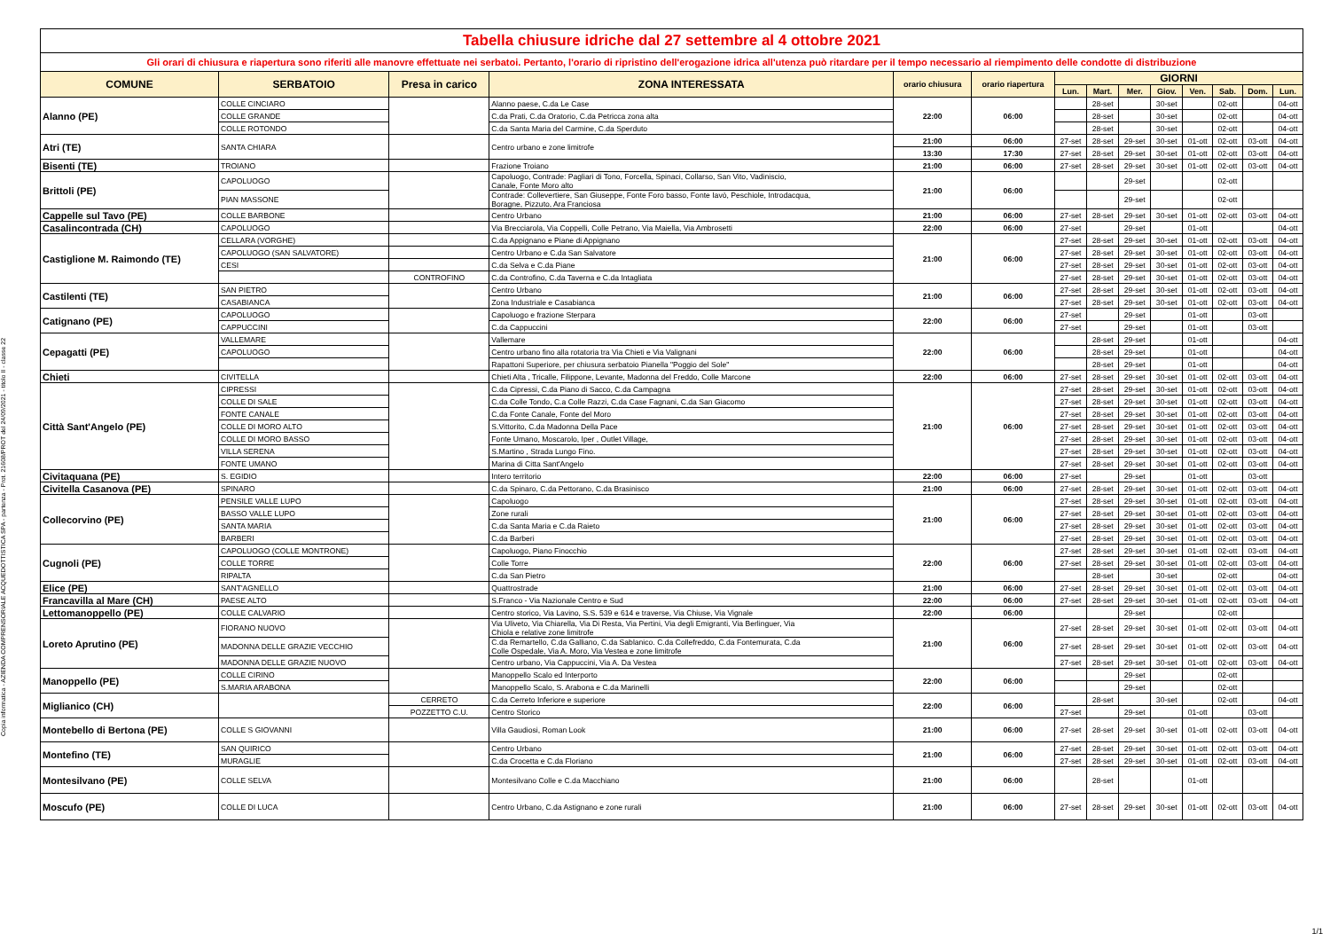Copia informatica - AZIENDA COMPRENSORIALE ACQUEDOTTISTICA SPA - partenza - Prot. 21608/PROT del 24/09/2021 - titolo II - classe 22
| Tabella chiusure idriche dal 27 settembre al 4 ottobre 2021 | | | | | | | | | | | | | |
| Gli orari di chiusura e riapertura sono riferiti alle manovre effettuate nei serbatoi. Pertanto, l'orario di ripristino dell'erogazione idrica all'utenza può ritardare per il tempo necessario al riempimento delle condotte di distribuzione | | | | | | | | | | | | | |
| COMUNE | SERBATOIO | Presa in carico | ZONA INTERESSATA | orario chiusura | orario riapertura | GIORNI | | | | | | | |
| | | | | | | Lun. | Mart. | Mer. | Giov. | Ven. | Sab. | Dom. | Lun. |
| Alanno (PE) | COLLE CINCIARO | | Alanno paese, C.da Le Case | 22:00 | 06:00 | | 28-set | | 30-set | | 02-ott | | 04-ott |
| | COLLE GRANDE | | C.da Prati, C.da Oratorio, C.da Petricca zona alta | | | | 28-set | | 30-set | | 02-ott | | 04-ott |
| | COLLE ROTONDO | | C.da Santa Maria del Carmine, C.da Sperduto | | | | 28-set | | 30-set | | 02-ott | | 04-ott |
| Atri (TE) | SANTA CHIARA | | Centro urbano e zone limitrofe | 21:00 | 06:00 | 27-set | 28-set | 29-set | 30-set | 01-ott | 02-ott | 03-ott | 04-ott |
| | | | | 13:30 | 17:30 | 27-set | 28-set | 29-set | 30-set | 01-ott | 02-ott | 03-ott | 04-ott |
| Bisenti (TE) | TROIANO | | Frazione Troiano | 21:00 | 06:00 | 27-set | 28-set | 29-set | 30-set | 01-ott | 02-ott | 03-ott | 04-ott |
| Brittoli (PE) | CAPOLUOGO | | Capoluogo, Contrade: Pagliari di Tono, Forcella, Spinaci, Collarso, San Vito, Vadiniscio, Canale, Fonte Moro alto | 21:00 | 06:00 | | | 29-set | | | 02-ott | | |
| | PIAN MASSONE | | Contrade: Collevertiere, San Giuseppe, Fonte Foro basso, Fonte Iavò, Peschiole, Introdacqua, Boragne, Pizzuto, Ara Franciosa | | | | | 29-set | | | 02-ott | | |
| Cappelle sul Tavo (PE) | COLLE BARBONE | | Centro Urbano | 21:00 | 06:00 | 27-set | 28-set | 29-set | 30-set | 01-ott | 02-ott | 03-ott | 04-ott |
| Casalincontrada (CH) | CAPOLUOGO | | Via Brecciarola, Via Coppelli, Colle Petrano, Via Maiella, Via Ambrosetti | 22:00 | 06:00 | 27-set | | 29-set | | 01-ott | | | 04-ott |
| Castiglione M. Raimondo (TE) | CELLARA (VORGHE) | | C.da Appignano e Piane di Appignano | 21:00 | 06:00 | 27-set | 28-set | 29-set | 30-set | 01-ott | 02-ott | 03-ott | 04-ott |
| | CAPOLUOGO (SAN SALVATORE) | | Centro Urbano e C.da San Salvatore | | | 27-set | 28-set | 29-set | 30-set | 01-ott | 02-ott | 03-ott | 04-ott |
| | CESI | | C.da Selva e C.da Piane | | | 27-set | 28-set | 29-set | 30-set | 01-ott | 02-ott | 03-ott | 04-ott |
| | | CONTROFINO | C.da Controfino, C.da Taverna e C.da Intagliata | | | 27-set | 28-set | 29-set | 30-set | 01-ott | 02-ott | 03-ott | 04-ott |
| Castilenti (TE) | SAN PIETRO | | Centro Urbano | 21:00 | 06:00 | 27-set | 28-set | 29-set | 30-set | 01-ott | 02-ott | 03-ott | 04-ott |
| | CASABIANCA | | Zona Industriale e Casabianca | | | 27-set | 28-set | 29-set | 30-set | 01-ott | 02-ott | 03-ott | 04-ott |
| Catignano (PE) | CAPOLUOGO | | Capoluogo e frazione Sterpara | 22:00 | 06:00 | 27-set | | 29-set | | 01-ott | | 03-ott | |
| | CAPPUCCINI | | C.da Cappuccini | | | 27-set | | 29-set | | 01-ott | | 03-ott | |
| Cepagatti (PE) | VALLEMARE | | Vallemare | 22:00 | 06:00 | | 28-set | 29-set | | 01-ott | | | 04-ott |
| | CAPOLUOGO | | Centro urbano fino alla rotatoria tra Via Chieti e Via Valignani | | | | 28-set | 29-set | | 01-ott | | | 04-ott |
| | | | Rapattoni Superiore, per chiusura serbatoio Pianella "Poggio del Sole" | | | | 28-set | 29-set | | 01-ott | | | 04-ott |
| Chieti | CIVITELLA | | Chieti Alta , Tricalle, Filippone, Levante, Madonna del Freddo, Colle Marcone | 22:00 | 06:00 | 27-set | 28-set | 29-set | 30-set | 01-ott | 02-ott | 03-ott | 04-ott |
| Città Sant'Angelo (PE) | CIPRESSI | | C.da Cipressi, C.da Piano di Sacco, C.da Campagna | 21:00 | 06:00 | 27-set | 28-set | 29-set | 30-set | 01-ott | 02-ott | 03-ott | 04-ott |
| | COLLE DI SALE | | C.da Colle Tondo, C.a Colle Razzi, C.da Case Fagnani, C.da San Giacomo | | | 27-set | 28-set | 29-set | 30-set | 01-ott | 02-ott | 03-ott | 04-ott |
| | FONTE CANALE | | C.da Fonte Canale, Fonte del Moro | | | 27-set | 28-set | 29-set | 30-set | 01-ott | 02-ott | 03-ott | 04-ott |
| | COLLE DI MORO ALTO | | S.Vittorito, C.da Madonna Della Pace | | | 27-set | 28-set | 29-set | 30-set | 01-ott | 02-ott | 03-ott | 04-ott |
| | COLLE DI MORO BASSO | | Fonte Umano, Moscarolo, Iper , Outlet Village, | | | 27-set | 28-set | 29-set | 30-set | 01-ott | 02-ott | 03-ott | 04-ott |
| | VILLA SERENA | | S.Martino , Strada Lungo Fino. | | | 27-set | 28-set | 29-set | 30-set | 01-ott | 02-ott | 03-ott | 04-ott |
| | FONTE UMANO | | Marina di Citta Sant'Angelo | | | 27-set | 28-set | 29-set | 30-set | 01-ott | 02-ott | 03-ott | 04-ott |
| Civitaquana (PE) | S. EGIDIO | | Intero territorio | 22:00 | 06:00 | 27-set | | 29-set | | 01-ott | | 03-ott | |
| Civitella Casanova (PE) | SPINARO | | C.da Spinaro, C.da Pettorano, C.da Brasinisco | 21:00 | 06:00 | 27-set | 28-set | 29-set | 30-set | 01-ott | 02-ott | 03-ott | 04-ott |
| Collecorvino (PE) | PENSILE VALLE LUPO | | Capoluogo | 21:00 | 06:00 | 27-set | 28-set | 29-set | 30-set | 01-ott | 02-ott | 03-ott | 04-ott |
| | BASSO VALLE LUPO | | Zone rurali | | | 27-set | 28-set | 29-set | 30-set | 01-ott | 02-ott | 03-ott | 04-ott |
| | SANTA MARIA | | C.da Santa Maria e C.da Raieto | | | 27-set | 28-set | 29-set | 30-set | 01-ott | 02-ott | 03-ott | 04-ott |
| | BARBERI | | C.da Barberi | | | 27-set | 28-set | 29-set | 30-set | 01-ott | 02-ott | 03-ott | 04-ott |
| Cugnoli (PE) | CAPOLUOGO (COLLE MONTRONE) | | Capoluogo, Piano Finocchio | 22:00 | 06:00 | 27-set | 28-set | 29-set | 30-set | 01-ott | 02-ott | 03-ott | 04-ott |
| | COLLE TORRE | | Colle Torre | | | 27-set | 28-set | 29-set | 30-set | 01-ott | 02-ott | 03-ott | 04-ott |
| | RIPALTA | | C.da San Pietro | | | | 28-set | | 30-set | | 02-ott | | 04-ott |
| Elice (PE) | SANT'AGNELLO | | Quattrostrade | 21:00 | 06:00 | 27-set | 28-set | 29-set | 30-set | 01-ott | 02-ott | 03-ott | 04-ott |
| Francavilla al Mare (CH) | PAESE ALTO | | S.Franco - Via Nazionale Centro e Sud | 22:00 | 06:00 | 27-set | 28-set | 29-set | 30-set | 01-ott | 02-ott | 03-ott | 04-ott |
| Lettomanoppello (PE) | COLLE CALVARIO | | Centro storico, Via Lavino, S.S. 539 e 614 e traverse, Via Chiuse, Via Vignale | 22:00 | 06:00 | | | 29-set | | | 02-ott | | |
| Loreto Aprutino (PE) | FIORANO NUOVO | | Via Uliveto, Via Chiarella, Via Di Resta, Via Pertini, Via degli Emigranti, Via Berlinguer, Via Chiola e relative zone limitrofe | 21:00 | 06:00 | 27-set | 28-set | 29-set | 30-set | 01-ott | 02-ott | 03-ott | 04-ott |
| | MADONNA DELLE GRAZIE VECCHIO | | C.da Remartello, C.da Galliano, C.da Sablanico. C.da Collefreddo, C.da Fontemurata, C.da Colle Ospedale, Via A. Moro, Via Vestea e zone limitrofe | | | 27-set | 28-set | 29-set | 30-set | 01-ott | 02-ott | 03-ott | 04-ott |
| | MADONNA DELLE GRAZIE NUOVO | | Centro urbano, Via Cappuccini, Via A. Da Vestea | | | 27-set | 28-set | 29-set | 30-set | 01-ott | 02-ott | 03-ott | 04-ott |
| Manoppello (PE) | COLLE CIRINO | | Manoppello Scalo ed Interporto | 22:00 | 06:00 | | | 29-set | | | 02-ott | | |
| | S.MARIA ARABONA | | Manoppello Scalo, S. Arabona e C.da Marinelli | | | | | 29-set | | | 02-ott | | |
| Miglianico (CH) | | CERRETO | C.da Cerreto Inferiore e superiore | 22:00 | 06:00 | | 28-set | | 30-set | | 02-ott | | 04-ott |
| | | POZZETTO C.U. | Centro Storico | | | 27-set | | 29-set | | 01-ott | | 03-ott | |
| Montebello di Bertona (PE) | COLLE S GIOVANNI | | Villa Gaudiosi, Roman Look | 21:00 | 06:00 | 27-set | 28-set | 29-set | 30-set | 01-ott | 02-ott | 03-ott | 04-ott |
| Montefino (TE) | SAN QUIRICO | | Centro Urbano | 21:00 | 06:00 | 27-set | 28-set | 29-set | 30-set | 01-ott | 02-ott | 03-ott | 04-ott |
| | MURAGLIE | | C.da Crocetta e C.da Floriano | | | 27-set | 28-set | 29-set | 30-set | 01-ott | 02-ott | 03-ott | 04-ott |
| Montesilvano (PE) | COLLE SELVA | | Montesilvano Colle e C.da Macchiano | 21:00 | 06:00 | | 28-set | | | 01-ott | | | |
| Moscufo (PE) | COLLE DI LUCA | | Centro Urbano, C.da Astignano e zone rurali | 21:00 | 06:00 | 27-set | 28-set | 29-set | 30-set | 01-ott | 02-ott | 03-ott | 04-ott |
1/1